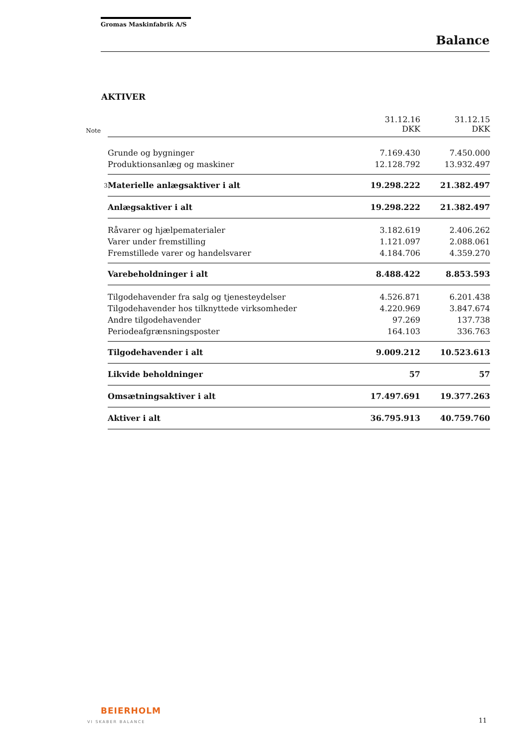Gromas Maskinfabrik A/S
Balance
AKTIVER
| Note | | 31.12.16 DKK | 31.12.15 DKK |
| | Grunde og bygninger | 7.169.430 | 7.450.000 |
| | Produktionsanlæg og maskiner | 12.128.792 | 13.932.497 |
| 3 | Materielle anlægsaktiver i alt | 19.298.222 | 21.382.497 |
| | Anlægsaktiver i alt | 19.298.222 | 21.382.497 |
| | Råvarer og hjælpematerialer | 3.182.619 | 2.406.262 |
| | Varer under fremstilling | 1.121.097 | 2.088.061 |
| | Fremstillede varer og handelsvarer | 4.184.706 | 4.359.270 |
| | Varebeholdninger i alt | 8.488.422 | 8.853.593 |
| | Tilgodehavender fra salg og tjenesteydelser | 4.526.871 | 6.201.438 |
| | Tilgodehavender hos tilknyttede virksomheder | 4.220.969 | 3.847.674 |
| | Andre tilgodehavender | 97.269 | 137.738 |
| | Periodeafgrænsningsposter | 164.103 | 336.763 |
| | Tilgodehavender i alt | 9.009.212 | 10.523.613 |
| | Likvide beholdninger | 57 | 57 |
| | Omsætningsaktiver i alt | 17.497.691 | 19.377.263 |
| | Aktiver i alt | 36.795.913 | 40.759.760 |
BEIERHOLM
VI SKABER BALANCE
11